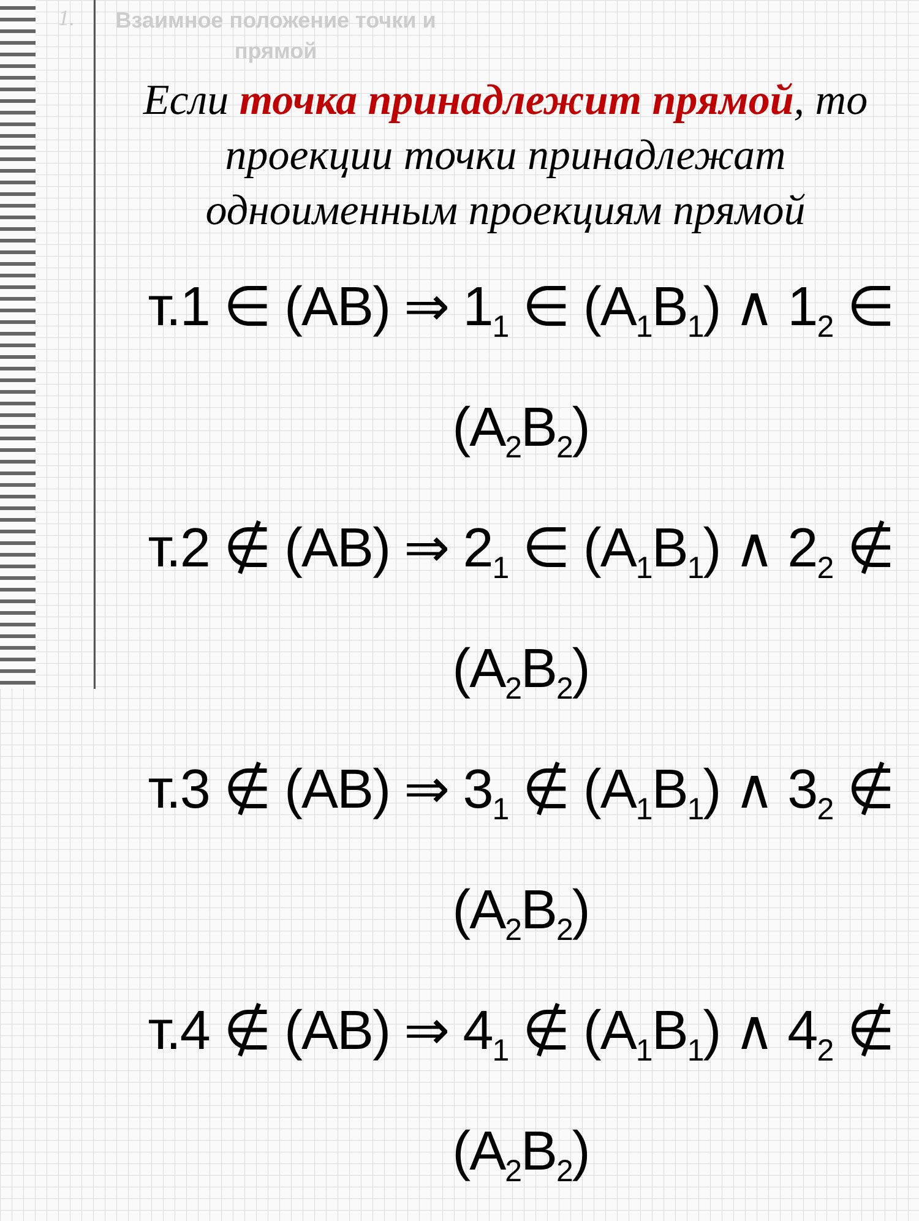1. Взаимное положение точки и прямой
Если точка принадлежит прямой, то проекции точки принадлежат одноименным проекциям прямой
т.1 ∈ (AB) ⇒ 1<sub>1</sub> ∈ (A<sub>1</sub>B<sub>1</sub>) ∧ 1<sub>2</sub> ∈ (A<sub>2</sub>B<sub>2</sub>)
т.2 ∉ (AB) ⇒ 2<sub>1</sub> ∈ (A<sub>1</sub>B<sub>1</sub>) ∧ 2<sub>2</sub> ∉ (A<sub>2</sub>B<sub>2</sub>)
т.3 ∉ (AB) ⇒ 3<sub>1</sub> ∉ (A<sub>1</sub>B<sub>1</sub>) ∧ 3<sub>2</sub> ∉ (A<sub>2</sub>B<sub>2</sub>)
т.4 ∉ (AB) ⇒ 4<sub>1</sub> ∉ (A<sub>1</sub>B<sub>1</sub>) ∧ 4<sub>2</sub> ∉ (A<sub>2</sub>B<sub>2</sub>)